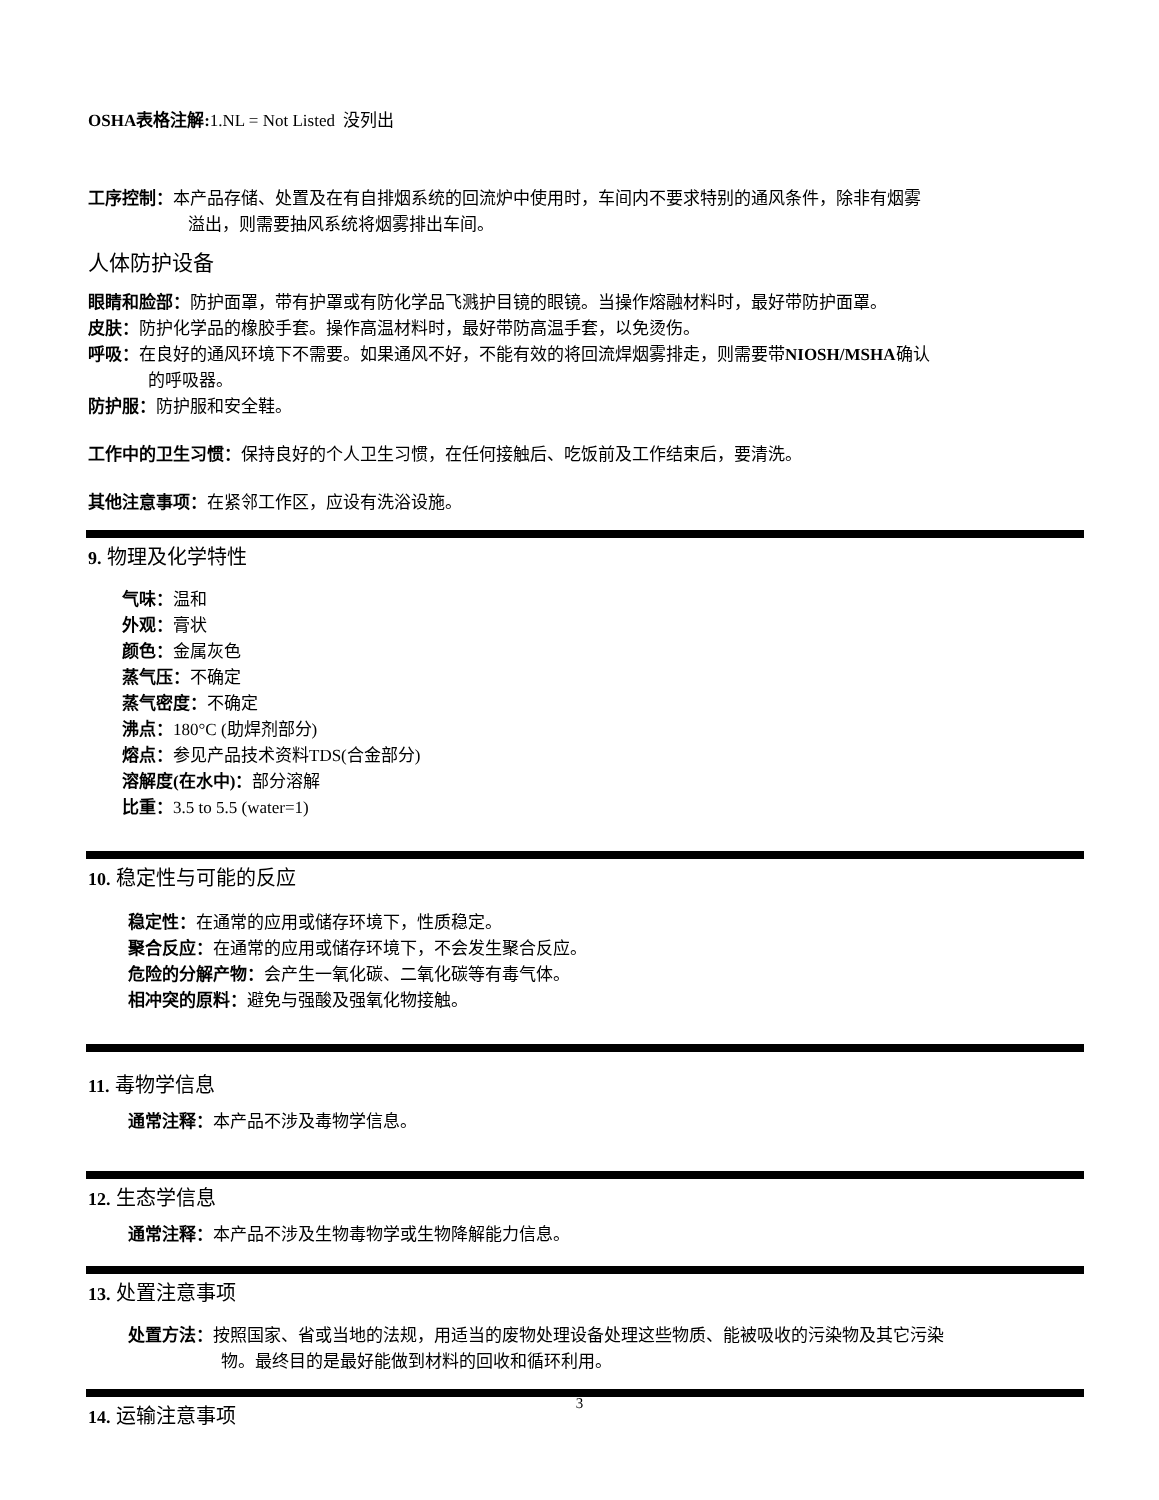OSHA表格注解: 1.NL = Not Listed 没列出
工序控制：本产品存储、处置及在有自排烟系统的回流炉中使用时，车间内不要求特别的通风条件，除非有烟雾
溢出，则需要抽风系统将烟雾排出车间。
人体防护设备
眼睛和脸部：防护面罩，带有护罩或有防化学品飞溅护目镜的眼镜。当操作熔融材料时，最好带防护面罩。
皮肤：防护化学品的橡胶手套。操作高温材料时，最好带防高温手套，以免烫伤。
呼吸：在良好的通风环境下不需要。如果通风不好，不能有效的将回流焊烟雾排走，则需要带NIOSH/MSHA确认
的呼吸器。
防护服：防护服和安全鞋。
工作中的卫生习惯：保持良好的个人卫生习惯，在任何接触后、吃饭前及工作结束后，要清洗。
其他注意事项：在紧邻工作区，应设有洗浴设施。
9. 物理及化学特性
气味：温和
外观：膏状
颜色：金属灰色
蒸气压：不确定
蒸气密度：不确定
沸点：180°C (助焊剂部分)
熔点：参见产品技术资料TDS(合金部分)
溶解度(在水中)：部分溶解
比重：3.5 to 5.5 (water=1)
10. 稳定性与可能的反应
稳定性：在通常的应用或储存环境下，性质稳定。
聚合反应：在通常的应用或储存环境下，不会发生聚合反应。
危险的分解产物：会产生一氧化碳、二氧化碳等有毒气体。
相冲突的原料：避免与强酸及强氧化物接触。
11. 毒物学信息
通常注释：本产品不涉及毒物学信息。
12. 生态学信息
通常注释：本产品不涉及生物毒物学或生物降解能力信息。
13. 处置注意事项
处置方法：按照国家、省或当地的法规，用适当的废物处理设备处理这些物质、能被吸收的污染物及其它污染
物。最终目的是最好能做到材料的回收和循环利用。
14. 运输注意事项
3